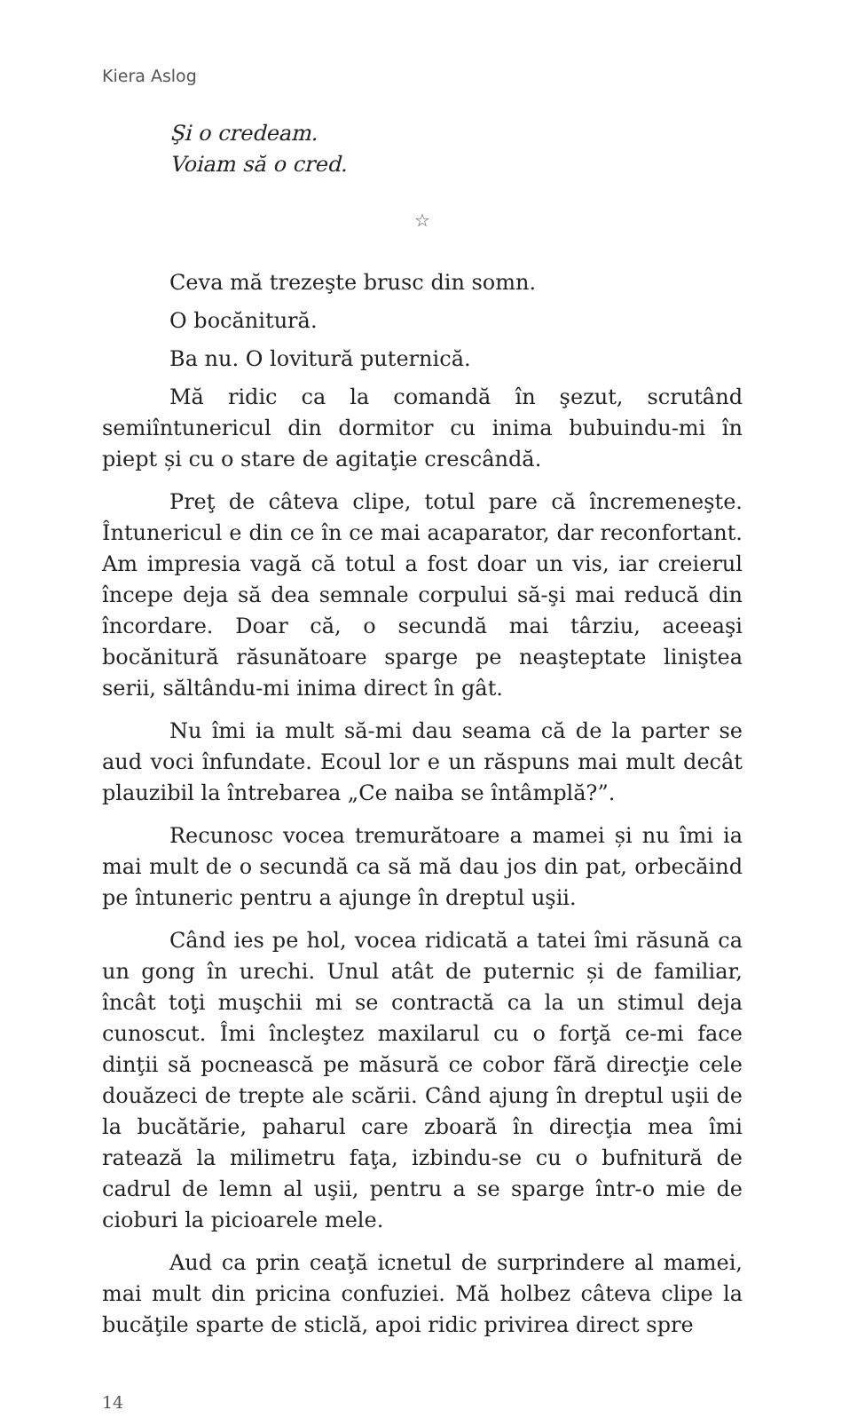Kiera Aslog
Şi o credeam.
Voiam să o cred.
☆
Ceva mă trezeşte brusc din somn.
O bocănitură.
Ba nu. O lovitură puternică.
Mă ridic ca la comandă în şezut, scrutând semiîntunericul din dormitor cu inima bubuindu-mi în piept și cu o stare de agitaţie crescândă.
Preţ de câteva clipe, totul pare că încremeneşte. Întunericul e din ce în ce mai acaparator, dar reconfortant. Am impresia vagă că totul a fost doar un vis, iar creierul începe deja să dea semnale corpului să-şi mai reducă din încordare. Doar că, o secundă mai târziu, aceeaşi bocănitură răsunătoare sparge pe neaşteptate liniştea serii, săltându-mi inima direct în gât.
Nu îmi ia mult să-mi dau seama că de la parter se aud voci înfundate. Ecoul lor e un răspuns mai mult decât plauzibil la întrebarea „Ce naiba se întâmplă?”.
Recunosc vocea tremurătoare a mamei și nu îmi ia mai mult de o secundă ca să mă dau jos din pat, orbecăind pe întuneric pentru a ajunge în dreptul uşii.
Când ies pe hol, vocea ridicată a tatei îmi răsună ca un gong în urechi. Unul atât de puternic și de familiar, încât toţi muşchii mi se contractă ca la un stimul deja cunoscut. Îmi încleştez maxilarul cu o forţă ce-mi face dinţii să pocnească pe măsură ce cobor fără direcţie cele douăzeci de trepte ale scării. Când ajung în dreptul uşii de la bucătărie, paharul care zboară în direcţia mea îmi ratează la milimetru faţa, izbindu-se cu o bufnitură de cadrul de lemn al uşii, pentru a se sparge într-o mie de cioburi la picioarele mele.
Aud ca prin ceaţă icnetul de surprindere al mamei, mai mult din pricina confuziei. Mă holbez câteva clipe la bucăţile sparte de sticlă, apoi ridic privirea direct spre
14